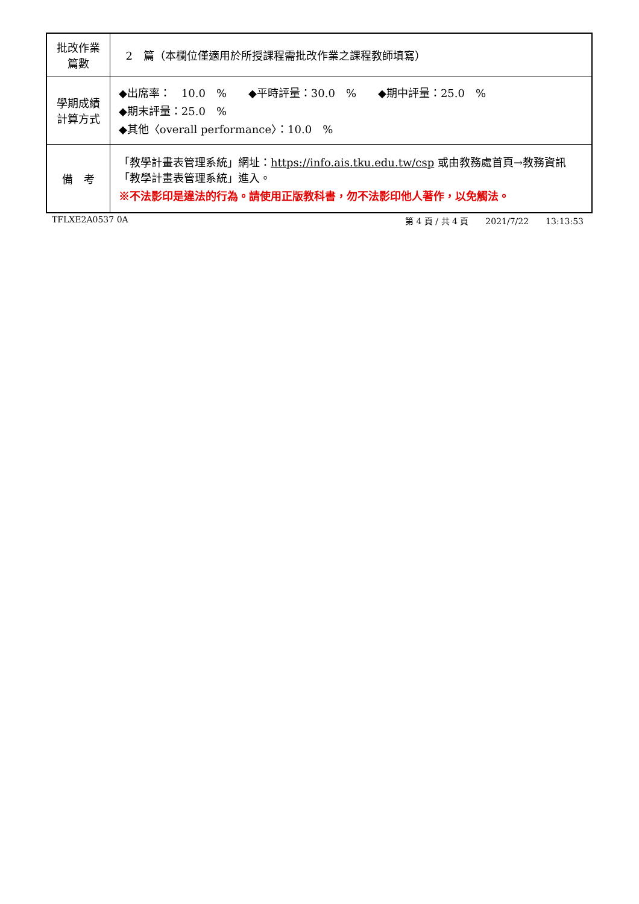| 批改作業 篇數 | 2 篇（本欄位僅適用於所授課程需批改作業之課程教師填寫） |
| 學期成績 計算方式 | ◆出席率： 10.0 % ◆平時評量：30.0 % ◆期中評量：25.0 % ◆期末評量：25.0 % ◆其他〈overall performance〉：10.0 % |
| 備 考 | 「教學計畫表管理系統」網址： https://info.ais.tku.edu.tw/csp 或由教務處首頁→教務資訊「教學計畫表管理系統」進入。 ※不法影印是違法的行為。請使用正版教科書，勿不法影印他人著作，以免觸法。 |
TFLXE2A0537 0A 第 4 頁 / 共 4 頁　　2021/7/22　　13:13:53